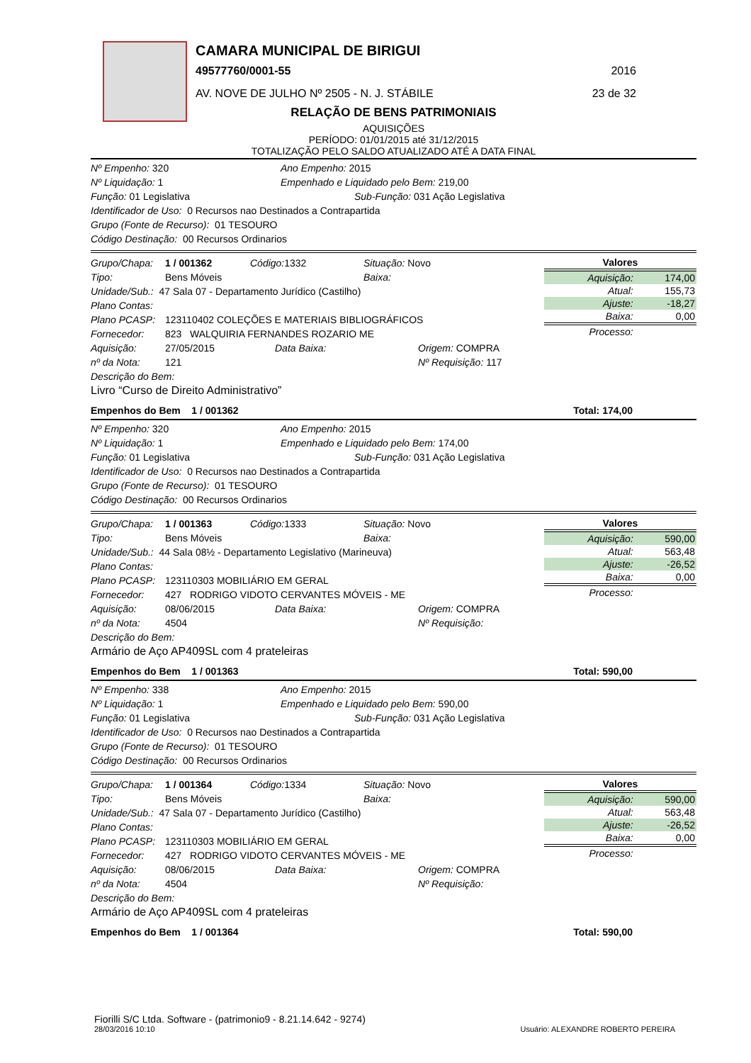CAMARA MUNICIPAL DE BIRIGUI
49577760/0001-55 2016
AV. NOVE DE JULHO Nº 2505 - N. J. STÁBILE 23 de 32
RELAÇÃO DE BENS PATRIMONIAIS
AQUISIÇÕES
PERÍODO: 01/01/2015 até 31/12/2015
TOTALIZAÇÃO PELO SALDO ATUALIZADO ATÉ A DATA FINAL
Nº Empenho: 320 Ano Empenho: 2015
Nº Liquidação: 1 Empenhado e Liquidado pelo Bem: 219,00
Função: 01 Legislativa Sub-Função: 031 Ação Legislativa
Identificador de Uso: 0 Recursos nao Destinados a Contrapartida
Grupo (Fonte de Recurso): 01 TESOURO
Código Destinação: 00 Recursos Ordinarios
Grupo/Chapa: 1 / 001362 Código: 1332 Situação: Novo
Tipo: Bens Móveis Baixa:
Unidade/Sub.: 47 Sala 07 - Departamento Jurídico (Castilho)
Plano Contas:
Plano PCASP: 123110402 COLEÇÕES E MATERIAIS BIBLIOGRÁFICOS
Fornecedor: 823 WALQUIRIA FERNANDES ROZARIO ME
Aquisição: 27/05/2015 Data Baixa: Origem: COMPRA
nº da Nota: 121 Nº Requisição: 117
Descrição do Bem:
Livro “Curso de Direito Administrativo”
| Valores | |
| --- | --- |
| Aquisição: | 174,00 |
| Atual: | 155,73 |
| Ajuste: | -18,27 |
| Baixa: | 0,00 |
| Processo: | |
Empenhos do Bem 1 / 001362 Total: 174,00
Nº Empenho: 320 Ano Empenho: 2015
Nº Liquidação: 1 Empenhado e Liquidado pelo Bem: 174,00
Função: 01 Legislativa Sub-Função: 031 Ação Legislativa
Identificador de Uso: 0 Recursos nao Destinados a Contrapartida
Grupo (Fonte de Recurso): 01 TESOURO
Código Destinação: 00 Recursos Ordinarios
Grupo/Chapa: 1 / 001363 Código: 1333 Situação: Novo
Tipo: Bens Móveis Baixa:
Unidade/Sub.: 44 Sala 08½ - Departamento Legislativo (Marineuva)
Plano Contas:
Plano PCASP: 123110303 MOBILIÁRIO EM GERAL
Fornecedor: 427 RODRIGO VIDOTO CERVANTES MÓVEIS - ME
Aquisição: 08/06/2015 Data Baixa: Origem: COMPRA
nº da Nota: 4504 Nº Requisição:
Descrição do Bem:
Armário de Aço AP409SL com 4 prateleiras
| Valores | |
| --- | --- |
| Aquisição: | 590,00 |
| Atual: | 563,48 |
| Ajuste: | -26,52 |
| Baixa: | 0,00 |
| Processo: | |
Empenhos do Bem 1 / 001363 Total: 590,00
Nº Empenho: 338 Ano Empenho: 2015
Nº Liquidação: 1 Empenhado e Liquidado pelo Bem: 590,00
Função: 01 Legislativa Sub-Função: 031 Ação Legislativa
Identificador de Uso: 0 Recursos nao Destinados a Contrapartida
Grupo (Fonte de Recurso): 01 TESOURO
Código Destinação: 00 Recursos Ordinarios
Grupo/Chapa: 1 / 001364 Código: 1334 Situação: Novo
Tipo: Bens Móveis Baixa:
Unidade/Sub.: 47 Sala 07 - Departamento Jurídico (Castilho)
Plano Contas:
Plano PCASP: 123110303 MOBILIÁRIO EM GERAL
Fornecedor: 427 RODRIGO VIDOTO CERVANTES MÓVEIS - ME
Aquisição: 08/06/2015 Data Baixa: Origem: COMPRA
nº da Nota: 4504 Nº Requisição:
Descrição do Bem:
Armário de Aço AP409SL com 4 prateleiras
| Valores | |
| --- | --- |
| Aquisição: | 590,00 |
| Atual: | 563,48 |
| Ajuste: | -26,52 |
| Baixa: | 0,00 |
| Processo: | |
Empenhos do Bem 1 / 001364 Total: 590,00
Fiorilli S/C Ltda. Software - (patrimonio9 - 8.21.14.642 - 9274)
28/03/2016 10:10 Usuário: ALEXANDRE ROBERTO PEREIRA